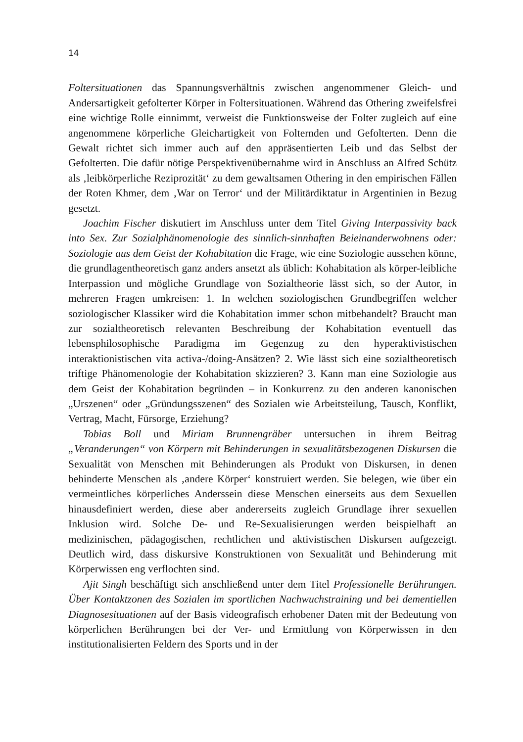14
Foltersituationen das Spannungsverhältnis zwischen angenommener Gleich- und Andersartigkeit gefolterter Körper in Foltersituationen. Während das Othering zweifelsfrei eine wichtige Rolle einnimmt, verweist die Funktionsweise der Folter zugleich auf eine angenommene körperliche Gleichartigkeit von Folternden und Gefolterten. Denn die Gewalt richtet sich immer auch auf den appräsentierten Leib und das Selbst der Gefolterten. Die dafür nötige Perspektivenübernahme wird in Anschluss an Alfred Schütz als ‚leibkörperliche Reziprozität‘ zu dem gewaltsamen Othering in den empirischen Fällen der Roten Khmer, dem ‚War on Terror‘ und der Militärdiktatur in Argentinien in Bezug gesetzt.
Joachim Fischer diskutiert im Anschluss unter dem Titel Giving Interpassivity back into Sex. Zur Sozialphänomenologie des sinnlich-sinnhaften Beieinanderwohnens oder: Soziologie aus dem Geist der Kohabitation die Frage, wie eine Soziologie aussehen könne, die grundlagentheoretisch ganz anders ansetzt als üblich: Kohabitation als körper-leibliche Interpassion und mögliche Grundlage von Sozialtheorie lässt sich, so der Autor, in mehreren Fragen umkreisen: 1. In welchen soziologischen Grundbegriffen welcher soziologischer Klassiker wird die Kohabitation immer schon mitbehandelt? Braucht man zur sozialtheoretisch relevanten Beschreibung der Kohabitation eventuell das lebensphilosophische Paradigma im Gegenzug zu den hyperaktivistischen interaktionistischen vita activa-/doing-Ansätzen? 2. Wie lässt sich eine sozialtheoretisch triftige Phänomenologie der Kohabitation skizzieren? 3. Kann man eine Soziologie aus dem Geist der Kohabitation begründen – in Konkurrenz zu den anderen kanonischen „Urszenen“ oder „Gründungsszenen“ des Sozialen wie Arbeitsteilung, Tausch, Konflikt, Vertrag, Macht, Fürsorge, Erziehung?
Tobias Boll und Miriam Brunnengräber untersuchen in ihrem Beitrag „Veranderungen“ von Körpern mit Behinderungen in sexualitätsbezogenen Diskursen die Sexualität von Menschen mit Behinderungen als Produkt von Diskursen, in denen behinderte Menschen als ‚andere Körper‘ konstruiert werden. Sie belegen, wie über ein vermeintliches körperliches Anderssein diese Menschen einerseits aus dem Sexuellen hinausdefiniert werden, diese aber andererseits zugleich Grundlage ihrer sexuellen Inklusion wird. Solche De- und Re-Sexualisierungen werden beispielhaft an medizinischen, pädagogischen, rechtlichen und aktivistischen Diskursen aufgezeigt. Deutlich wird, dass diskursive Konstruktionen von Sexualität und Behinderung mit Körperwissen eng verflochten sind.
Ajit Singh beschäftigt sich anschließend unter dem Titel Professionelle Berührungen. Über Kontaktzonen des Sozialen im sportlichen Nachwuchstraining und bei dementiellen Diagnosesituationen auf der Basis videografisch erhobener Daten mit der Bedeutung von körperlichen Berührungen bei der Ver- und Ermittlung von Körperwissen in den institutionalisierten Feldern des Sports und in der